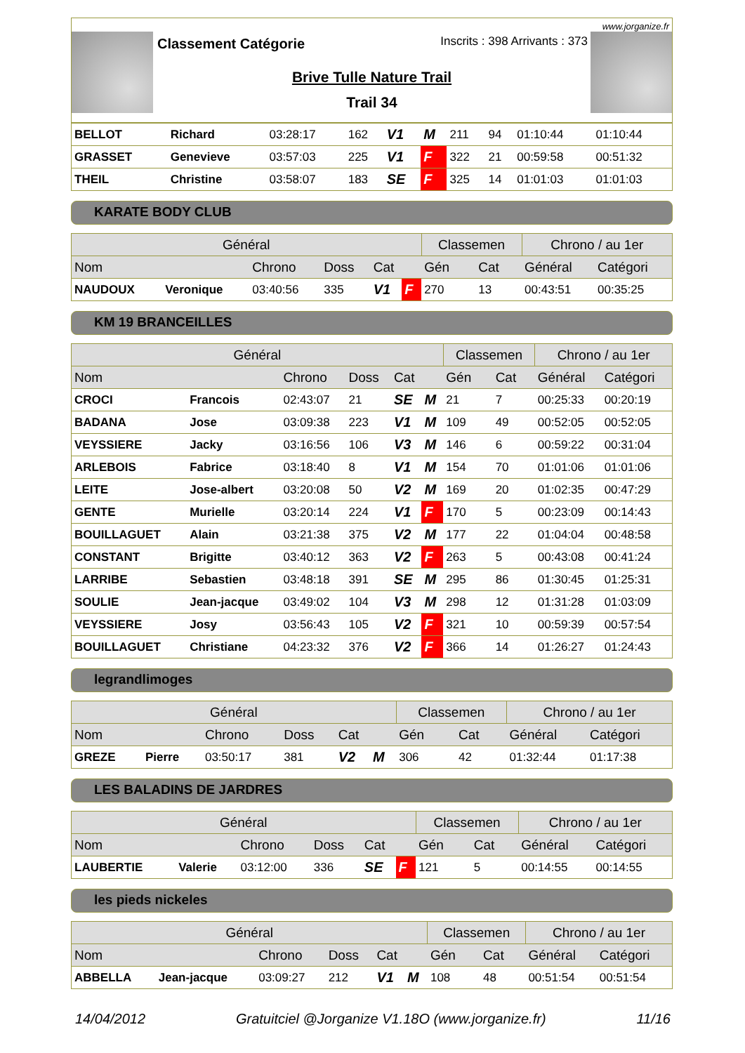www.jorganize.fr
Classement Catégorie Inscrits : 398 Arrivants : 373
Brive Tulle Nature Trail
Trail 34
| BELLOT | Richard | 03:28:17 | 162 | V1 | M | 211 | 94 | 01:10:44 | 01:10:44 |
| GRASSET | Genevieve | 03:57:03 | 225 | V1 | F | 322 | 21 | 00:59:58 | 00:51:32 |
| THEIL | Christine | 03:58:07 | 183 | SE | F | 325 | 14 | 01:01:03 | 01:01:03 |
KARATE BODY CLUB
| Général | | | | | | Classemen | | Chrono / au 1er | |
| --- | --- | --- | --- | --- | --- | --- | --- | --- | --- |
| Nom | | Chrono | Doss | Cat | | Gén | Cat | Général | Catégori |
| NAUDOUX | Veronique | 03:40:56 | 335 | V1 | F | 270 | 13 | 00:43:51 | 00:35:25 |
KM 19 BRANCEILLES
| Général | | | | | | Classemen | | Chrono / au 1er | |
| --- | --- | --- | --- | --- | --- | --- | --- | --- | --- |
| Nom | | Chrono | Doss | Cat | | Gén | Cat | Général | Catégori |
| CROCI | Francois | 02:43:07 | 21 | SE | M | 21 | 7 | 00:25:33 | 00:20:19 |
| BADANA | Jose | 03:09:38 | 223 | V1 | M | 109 | 49 | 00:52:05 | 00:52:05 |
| VEYSSIERE | Jacky | 03:16:56 | 106 | V3 | M | 146 | 6 | 00:59:22 | 00:31:04 |
| ARLEBOIS | Fabrice | 03:18:40 | 8 | V1 | M | 154 | 70 | 01:01:06 | 01:01:06 |
| LEITE | Jose-albert | 03:20:08 | 50 | V2 | M | 169 | 20 | 01:02:35 | 00:47:29 |
| GENTE | Murielle | 03:20:14 | 224 | V1 | F | 170 | 5 | 00:23:09 | 00:14:43 |
| BOUILLAGUET | Alain | 03:21:38 | 375 | V2 | M | 177 | 22 | 01:04:04 | 00:48:58 |
| CONSTANT | Brigitte | 03:40:12 | 363 | V2 | F | 263 | 5 | 00:43:08 | 00:41:24 |
| LARRIBE | Sebastien | 03:48:18 | 391 | SE | M | 295 | 86 | 01:30:45 | 01:25:31 |
| SOULIE | Jean-jacque | 03:49:02 | 104 | V3 | M | 298 | 12 | 01:31:28 | 01:03:09 |
| VEYSSIERE | Josy | 03:56:43 | 105 | V2 | F | 321 | 10 | 00:59:39 | 00:57:54 |
| BOUILLAGUET | Christiane | 04:23:32 | 376 | V2 | F | 366 | 14 | 01:26:27 | 01:24:43 |
legrandlimoges
| Général | | | | | | Classemen | | Chrono / au 1er | |
| --- | --- | --- | --- | --- | --- | --- | --- | --- | --- |
| Nom | | Chrono | Doss | Cat | | Gén | Cat | Général | Catégori |
| GREZE | Pierre | 03:50:17 | 381 | V2 | M | 306 | 42 | 01:32:44 | 01:17:38 |
LES BALADINS DE JARDRES
| Général | | | | | | Classemen | | Chrono / au 1er | |
| --- | --- | --- | --- | --- | --- | --- | --- | --- | --- |
| Nom | | Chrono | Doss | Cat | | Gén | Cat | Général | Catégori |
| LAUBERTIE | Valerie | 03:12:00 | 336 | SE | F | 121 | 5 | 00:14:55 | 00:14:55 |
les pieds nickeles
| Général | | | | | | Classemen | | Chrono / au 1er | |
| --- | --- | --- | --- | --- | --- | --- | --- | --- | --- |
| Nom | | Chrono | Doss | Cat | | Gén | Cat | Général | Catégori |
| ABBELLA | Jean-jacque | 03:09:27 | 212 | V1 | M | 108 | 48 | 00:51:54 | 00:51:54 |
14/04/2012 Gratuitciel @Jorganize V1.18O (www.jorganize.fr) 11/16